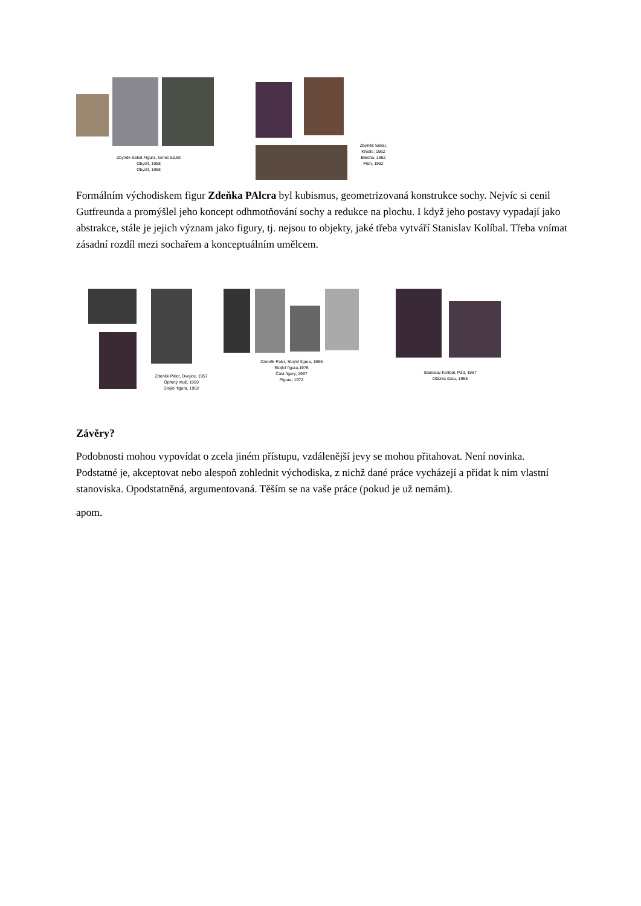Zbyněk Sekal,Figura, konec 50.let
Obydlí, 1958
Obydlí, 1958
Zbyněk Sekal,
Křeslo, 1962
Blecha, 1962
Pluh, 1962
Formálním východiskem figur Zdeňka PAlcra byl kubismus, geometrizovaná konstrukce sochy. Nejvíc si cenil Gutfreunda a promýšlel jeho koncept odhmotňování sochy a redukce na plochu. I když jeho postavy vypadají jako abstrakce, stále je jejich význam jako figury, tj. nejsou to objekty, jaké třeba vytváří Stanislav Kolíbal. Třeba vnímat zásadní rozdíl mezi sochařem a konceptuálním umělcem.
Zdeněk Palcr, Dvojice, 1957
Opřený muž, 1959
Stojící figura, 1962
Zdeněk Palcr, Stojící figura, 1966
Stojící figura,1976
Část figury, 1967
Figura, 1972
Stanislav Kolíbal, Pád, 1967
Otázka času, 1968
Závěry?
Podobnosti mohou vypovídat o zcela jiném přístupu, vzdálenější jevy se mohou přitahovat. Není novinka. Podstatné je, akceptovat nebo alespoň zohlednit východiska, z nichž dané práce vycházejí a přidat k nim vlastní stanoviska. Opodstatněná, argumentovaná. Těším se na vaše práce (pokud je už nemám).
apom.